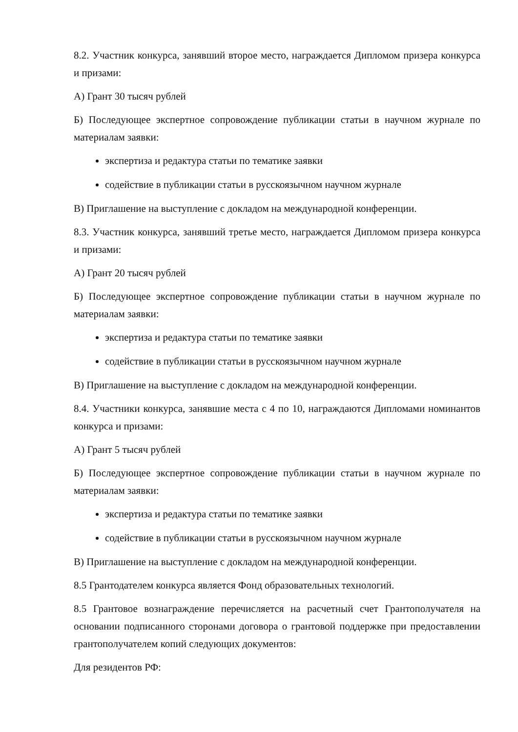8.2. Участник конкурса, занявший второе место, награждается Дипломом призера конкурса и призами:
А) Грант 30 тысяч рублей
Б) Последующее экспертное сопровождение публикации статьи в научном журнале по материалам заявки:
экспертиза и редактура статьи по тематике заявки
содействие в публикации статьи в русскоязычном научном журнале
В) Приглашение на выступление с докладом на международной конференции.
8.3. Участник конкурса, занявший третье место, награждается Дипломом призера конкурса и призами:
А) Грант 20 тысяч рублей
Б) Последующее экспертное сопровождение публикации статьи в научном журнале по материалам заявки:
экспертиза и редактура статьи по тематике заявки
содействие в публикации статьи в русскоязычном научном журнале
В) Приглашение на выступление с докладом на международной конференции.
8.4. Участники конкурса, занявшие места с 4 по 10, награждаются Дипломами номинантов конкурса и призами:
А) Грант 5 тысяч рублей
Б) Последующее экспертное сопровождение публикации статьи в научном журнале по материалам заявки:
экспертиза и редактура статьи по тематике заявки
содействие в публикации статьи в русскоязычном научном журнале
В) Приглашение на выступление с докладом на международной конференции.
8.5 Грантодателем конкурса является Фонд образовательных технологий.
8.5 Грантовое вознаграждение перечисляется на расчетный счет Грантополучателя на основании подписанного сторонами договора о грантовой поддержке при предоставлении грантополучателем копий следующих документов:
Для резидентов РФ: